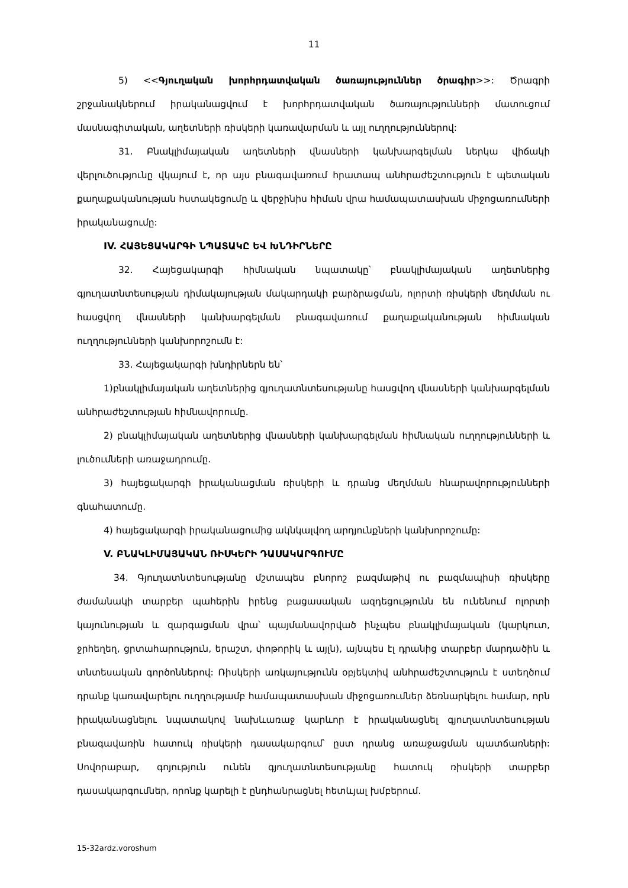11
5) <<Գյուղական խորհրդատվական ծառայություններ ծրագիր>>: Ծրագրի շրջանակներում իրականացվում է խորհրդատվական ծառայությունների մատուցում մասնագիտական, աղետների ռիսկերի կառավարման և այլ ուղղություններով:
31. Բնակլիմայական աղետների վնասների կանխարգելման ներկա վիճակի վերլուծությունը վկայում է, որ այս բնագավառում հրատապ անհրաժեշտություն է պետական քաղաքականության հստակեցումը և վերջինիս հիման վրա համապատասխան միջոցառումների իրականացումը:
IV. ՀԱՅԵՑԱԿԱՐԳԻ ՆՊԱՏԱԿԸ ԵՎ ԽՆԴԻՐՆԵՐԸ
32. Հայեցակարգի հիմնական նպատակը՝ բնակլիմայական աղետներից գյուղատնտեսության դիմակայության մակարդակի բարձրացման, ոլորտի ռիսկերի մեղմման ու հասցվող վնասների կանխարգելման բնագավառում քաղաքականության հիմնական ուղղությունների կանխորոշումն է:
33. Հայեցակարգի խնդիրներն են՝
1)բնակլիմայական աղետներից գյուղատնտեսությանը հասցվող վնասների կանխարգելման անհրաժեշտության հիմնավորումը.
2) բնակլիմայական աղետներից վնասների կանխարգելման հիմնական ուղղությունների և լուծումների առաջադրումը.
3) հայեցակարգի իրականացման ռիսկերի և դրանց մեղմման հնարավորությունների գնահատումը.
4) հայեցակարգի իրականացումից ակնկալվող արդյունքների կանխորոշումը:
V. ԲՆԱԿԼԻՄԱՅԱԿԱՆ ՌԻՍԿԵՐԻ ԴԱՍԱԿԱՐԳՈՒՄԸ
34. Գյուղատնտեսությանը մշտապես բնորոշ բազմաթիվ ու բազմապիսի ռիսկերը ժամանակի տարբեր պահերին իրենց բացասական ազդեցությունն են ունենում ոլորտի կայունության և զարգացման վրա՝ պայմանավորված ինչպես բնակլիմայական (կարկուտ, ջրհեղեղ, ցրտահարություն, երաշտ, փոթորիկ և այլն), այնպես էլ դրանից տարբեր մարդածին և տնտեսական գործոններով: Ռիսկերի առկայությունն օբյեկտիվ անհրաժեշտություն է ստեղծում դրանք կառավարելու ուղղությամբ համապատասխան միջոցառումներ ձեռնարկելու համար, որն իրականացնելու նպատակով նախևառաջ կարևոր է իրականացնել գյուղատնտեսության բնագավառին հատուկ ռիսկերի դասակարգում՝ ըստ դրանց առաջացման պատճառների: Սովորաբար, գոյություն ունեն գյուղատնտեսությանը հատուկ ռիսկերի տարբեր դասակարգումներ, որոնք կարելի է ընդհանրացնել հետևյալ խմբերում.
15-32ardz.voroshum